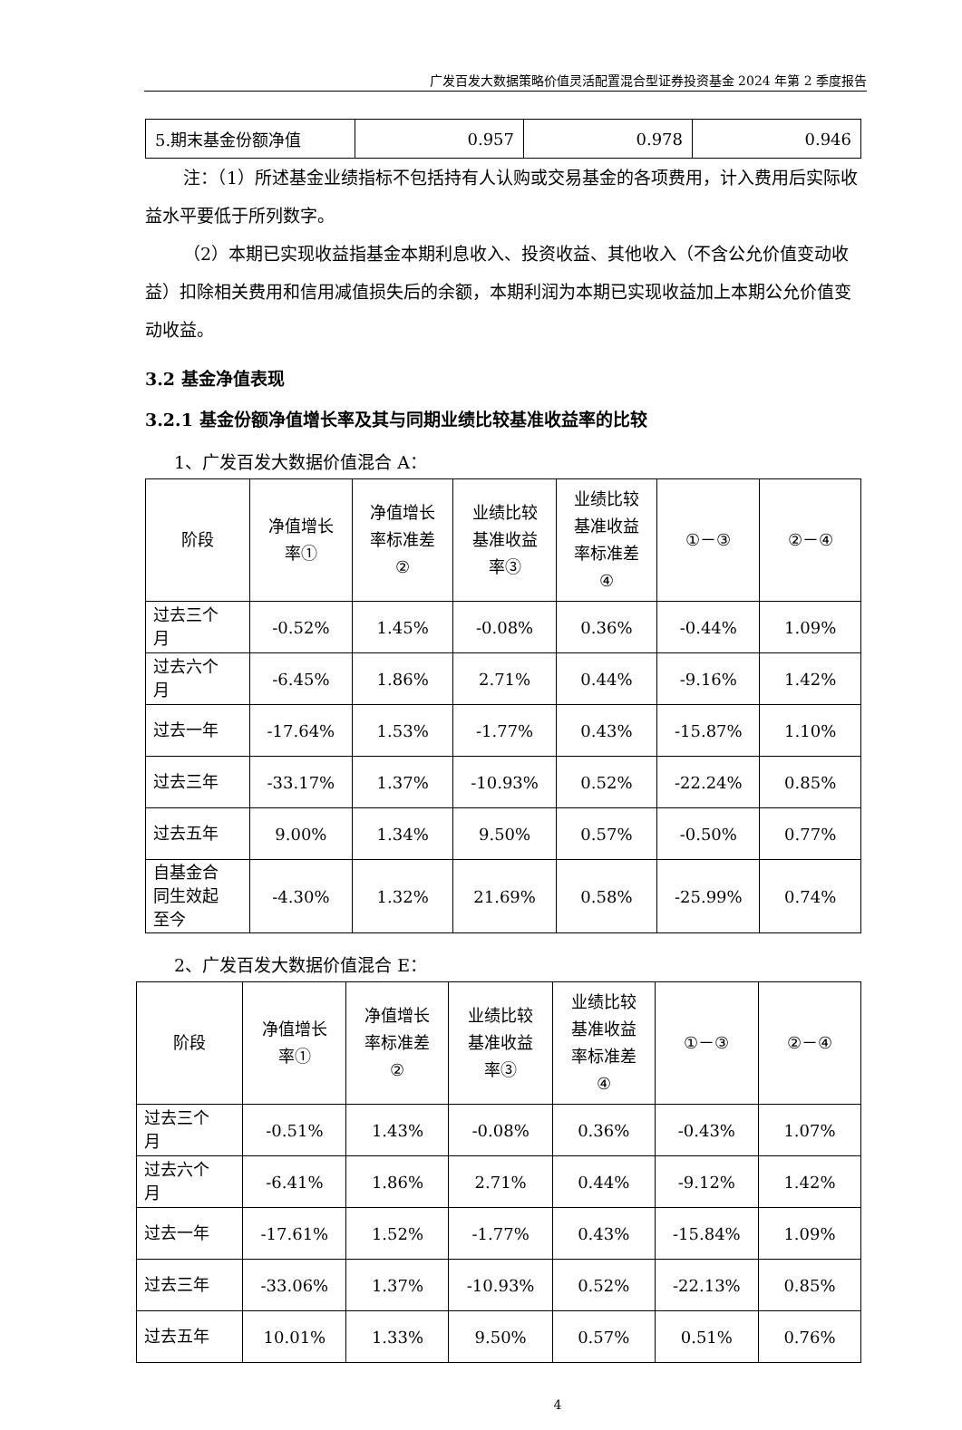广发百发大数据策略价值灵活配置混合型证券投资基金 2024 年第 2 季度报告
| 5.期末基金份额净值 | 0.957 | 0.978 | 0.946 |
注：（1）所述基金业绩指标不包括持有人认购或交易基金的各项费用，计入费用后实际收益水平要低于所列数字。
（2）本期已实现收益指基金本期利息收入、投资收益、其他收入（不含公允价值变动收益）扣除相关费用和信用减值损失后的余额，本期利润为本期已实现收益加上本期公允价值变动收益。
3.2 基金净值表现
3.2.1 基金份额净值增长率及其与同期业绩比较基准收益率的比较
1、广发百发大数据价值混合 A：
| 阶段 | 净值增长 率① | 净值增长 率标准差 ② | 业绩比较 基准收益 率③ | 业绩比较 基准收益 率标准差 ④ | ①－③ | ②－④ |
| --- | --- | --- | --- | --- | --- | --- |
| 过去三个 月 | -0.52% | 1.45% | -0.08% | 0.36% | -0.44% | 1.09% |
| 过去六个 月 | -6.45% | 1.86% | 2.71% | 0.44% | -9.16% | 1.42% |
| 过去一年 | -17.64% | 1.53% | -1.77% | 0.43% | -15.87% | 1.10% |
| 过去三年 | -33.17% | 1.37% | -10.93% | 0.52% | -22.24% | 0.85% |
| 过去五年 | 9.00% | 1.34% | 9.50% | 0.57% | -0.50% | 0.77% |
| 自基金合 同生效起 至今 | -4.30% | 1.32% | 21.69% | 0.58% | -25.99% | 0.74% |
2、广发百发大数据价值混合 E：
| 阶段 | 净值增长 率① | 净值增长 率标准差 ② | 业绩比较 基准收益 率③ | 业绩比较 基准收益 率标准差 ④ | ①－③ | ②－④ |
| --- | --- | --- | --- | --- | --- | --- |
| 过去三个 月 | -0.51% | 1.43% | -0.08% | 0.36% | -0.43% | 1.07% |
| 过去六个 月 | -6.41% | 1.86% | 2.71% | 0.44% | -9.12% | 1.42% |
| 过去一年 | -17.61% | 1.52% | -1.77% | 0.43% | -15.84% | 1.09% |
| 过去三年 | -33.06% | 1.37% | -10.93% | 0.52% | -22.13% | 0.85% |
| 过去五年 | 10.01% | 1.33% | 9.50% | 0.57% | 0.51% | 0.76% |
4